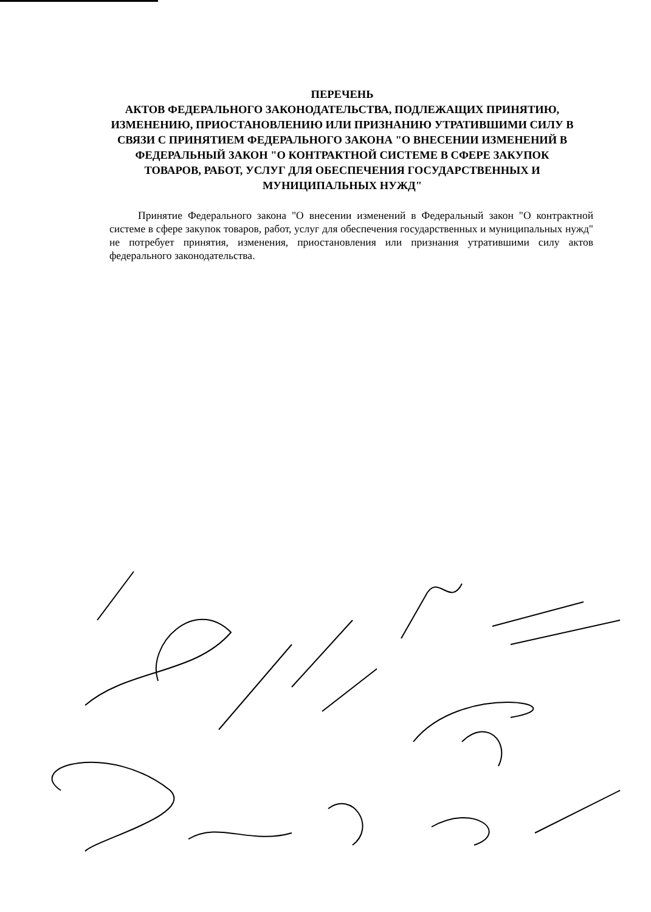ПЕРЕЧЕНЬ
АКТОВ ФЕДЕРАЛЬНОГО ЗАКОНОДАТЕЛЬСТВА, ПОДЛЕЖАЩИХ ПРИНЯТИЮ, ИЗМЕНЕНИЮ, ПРИОСТАНОВЛЕНИЮ ИЛИ ПРИЗНАНИЮ УТРАТИВШИМИ СИЛУ В СВЯЗИ С ПРИНЯТИЕМ ФЕДЕРАЛЬНОГО ЗАКОНА "О ВНЕСЕНИИ ИЗМЕНЕНИЙ В ФЕДЕРАЛЬНЫЙ ЗАКОН "О КОНТРАКТНОЙ СИСТЕМЕ В СФЕРЕ ЗАКУПОК ТОВАРОВ, РАБОТ, УСЛУГ ДЛЯ ОБЕСПЕЧЕНИЯ ГОСУДАРСТВЕННЫХ И МУНИЦИПАЛЬНЫХ НУЖД"
Принятие Федерального закона "О внесении изменений в Федеральный закон "О контрактной системе в сфере закупок товаров, работ, услуг для обеспечения государственных и муниципальных нужд" не потребует принятия, изменения, приостановления или признания утратившими силу актов федерального законодательства.